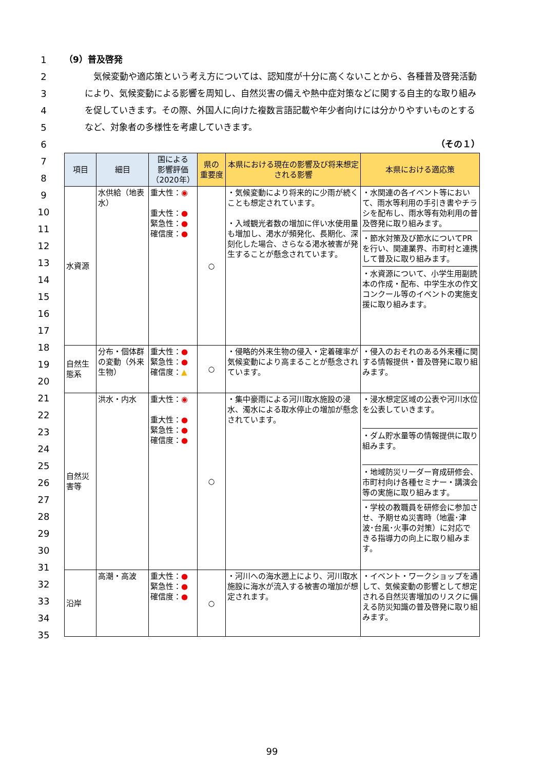1
2
3
4
5
6
7
8
9
10
11
12
13
14
15
16
17
18
19
20
21
22
23
24
25
26
27
28
29
30
31
32
33
34
35
（9）普及啓発
　気候変動や適応策という考え方については、認知度が十分に高くないことから、各種普及啓発活動により、気候変動による影響を周知し、自然災害の備えや熱中症対策などに関する自主的な取り組みを促していきます。その際、外国人に向けた複数言語記載や年少者向けには分かりやすいものとするなど、対象者の多様性を考慮していきます。
（その１）
| 項目 | 細目 | 国による 影響評価 （2020年） | 県の 重要度 | 本県における現在の影響及び将来想定される影響 | 本県における適応策 |
| --- | --- | --- | --- | --- | --- |
| 水資源 | 水供給（地表水） | 重大性： ◉ 重大性： ● 緊急性： ● 確信度： ● | ○ | ・気候変動により将来的に少雨が続くことも想定されています。 ・入域観光者数の増加に伴い水使用量も増加し、渇水が頻発化、長期化、深刻化した場合、さらなる渇水被害が発生することが懸念されています。 | ・水関連の各イベント等において、雨水等利用の手引き書やチラシを配布し、雨水等有効利用の普及啓発に取り組みます。 ・節水対策及び節水についてPRを行い、関連業界、市町村と連携して普及に取り組みます。 ・水資源について、小学生用副読本の作成・配布、中学生水の作文コンクール等のイベントの実施支援に取り組みます。 |
| 自然生態系 | 分布・個体群の変動（外来生物） | 重大性： ● 緊急性： ● 確信度： ▲ | ○ | ・侵略的外来生物の侵入・定着確率が気候変動により高まることが懸念されています。 | ・侵入のおそれのある外来種に関する情報提供・普及啓発に取り組みます。 |
| 自然災害等 | 洪水・内水 | 重大性： ◉ 重大性： ● 緊急性： ● 確信度： ● | ○ | ・集中豪雨による河川取水施設の浸水、濁水による取水停止の増加が懸念されています。 | ・浸水想定区域の公表や河川水位を公表していきます。 ・ダム貯水量等の情報提供に取り組みます。 ・地域防災リーダー育成研修会、市町村向け各種セミナー・講演会等の実施に取り組みます。 ・学校の教職員を研修会に参加させ、予期せぬ災害時（地震･津波･台風･火事の対策）に対応できる指導力の向上に取り組みます。 |
| 沿岸 | 高潮・高波 | 重大性： ● 緊急性： ● 確信度： ● | ○ | ・河川への海水遡上により、河川取水施設に海水が流入する被害の増加が想定されます。 | ・イベント・ワークショップを通して、気候変動の影響として想定される自然災害増加のリスクに備える防災知識の普及啓発に取り組みます。 |
99